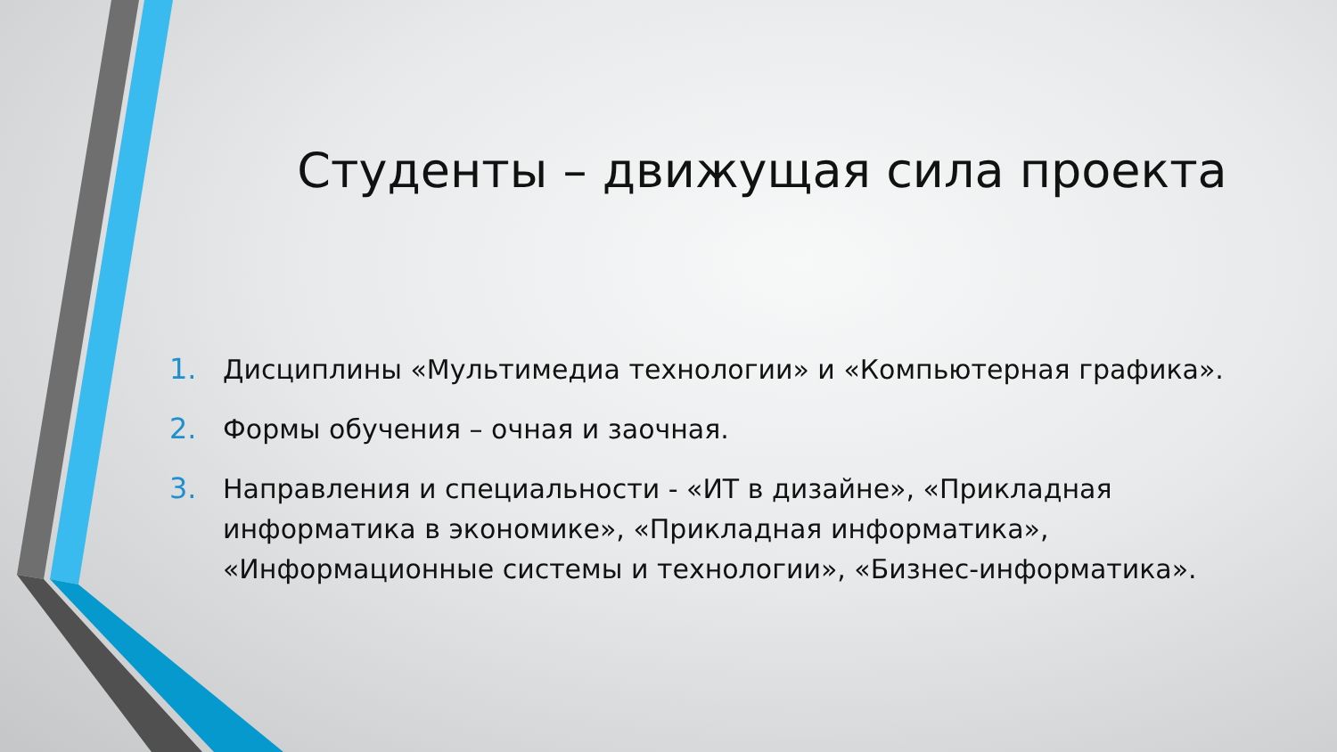Студенты – движущая сила проекта
1. Дисциплины «Мультимедиа технологии» и «Компьютерная графика».
2. Формы обучения – очная и заочная.
3. Направления и специальности - «ИТ в дизайне», «Прикладная информатика в экономике», «Прикладная информатика», «Информационные системы и технологии», «Бизнес-информатика».